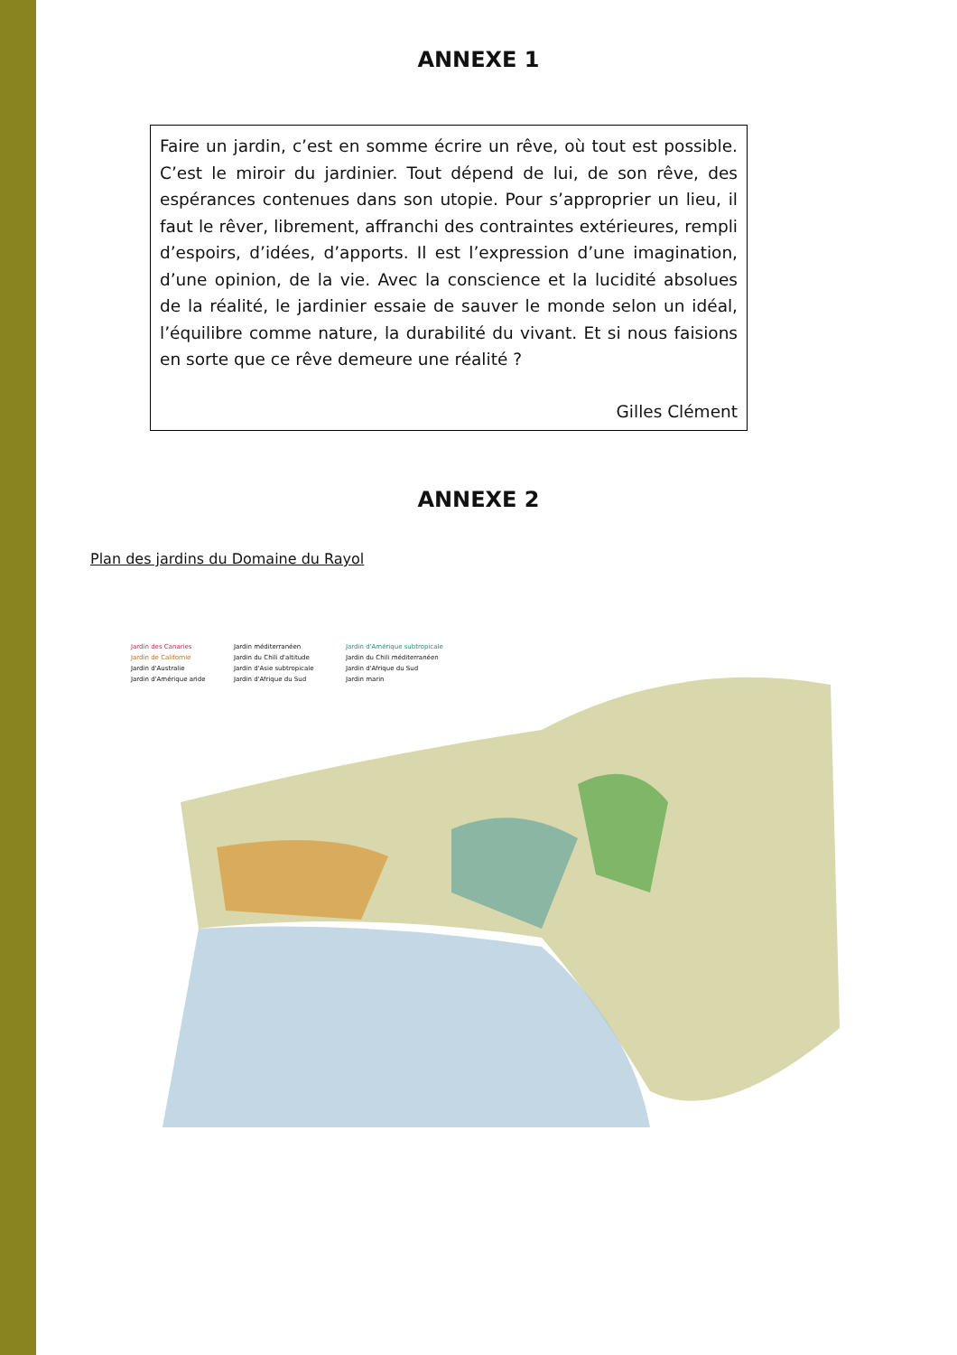ANNEXE 1
Faire un jardin, c’est en somme écrire un rêve, où tout est possible. C’est le miroir du jardinier. Tout dépend de lui, de son rêve, des espérances contenues dans son utopie. Pour s’approprier un lieu, il faut le rêver, librement, affranchi des contraintes extérieures, rempli d’espoirs, d’idées, d’apports. Il est l’expression d’une imagination, d’une opinion, de la vie. Avec la conscience et la lucidité absolues de la réalité, le jardinier essaie de sauver le monde selon un idéal, l’équilibre comme nature, la durabilité du vivant. Et si nous faisions en sorte que ce rêve demeure une réalité ?
Gilles Clément
ANNEXE 2
Plan des jardins du Domaine du Rayol
Jardin des Canaries Jardin méditerranéen Jardin d'Amérique subtropicale Jardin de Californie Jardin du Chili d'altitude Jardin du Chili méditerranéen Jardin d'Australie Jardin d'Asie subtropicale Jardin d'Afrique du Sud Jardin d'Amérique aride Jardin d'Afrique du Sud Jardin marin